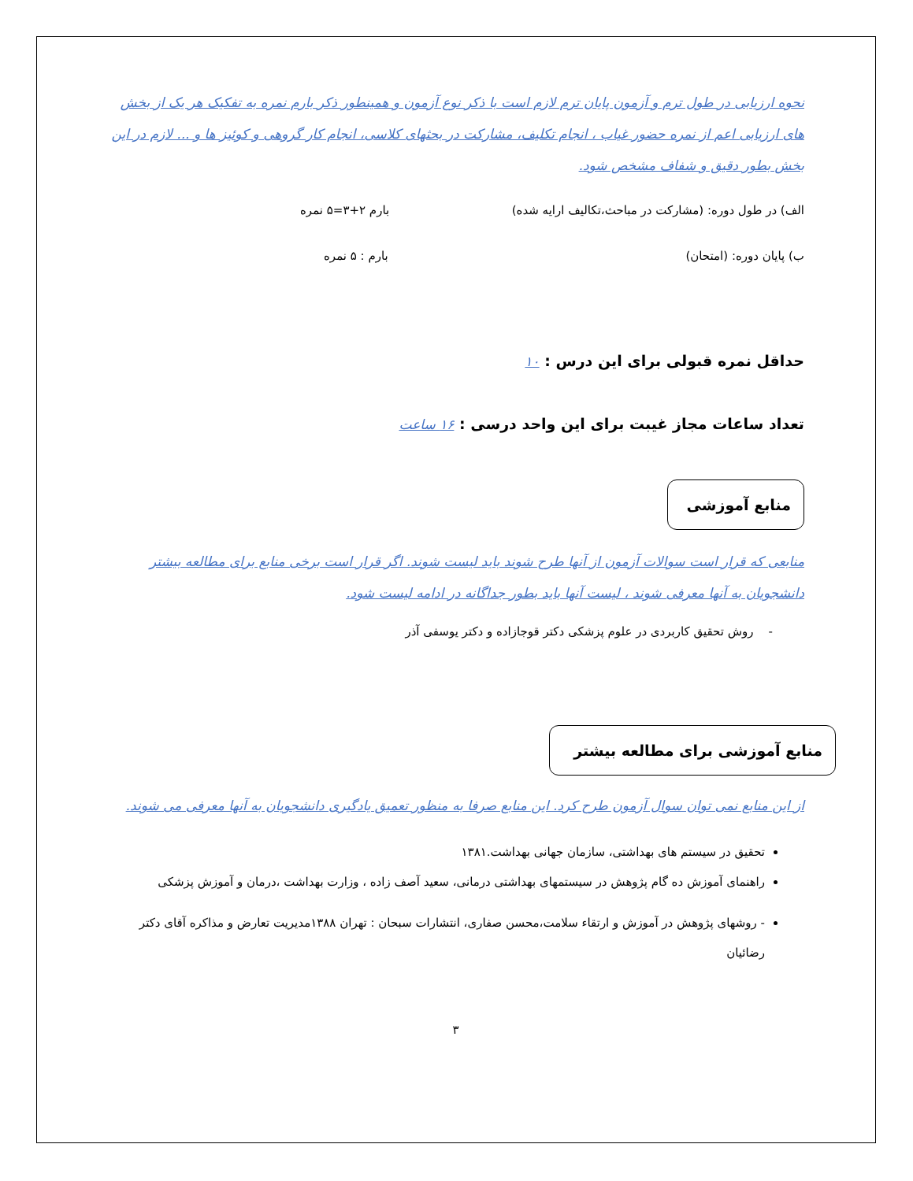نحوه ارزیابی در طول ترم و آزمون پایان ترم لازم است با ذکر نوع آزمون و همینطور ذکر بارم نمره به تفکیک هر یک از بخش های ارزیابی اعم از نمره حضور غیاب ، انجام تکلیف، مشارکت در بحثهای کلاسی، انجام کار گروهی و کوئیز ها و ... لازم در این بخش بطور دقیق و شفاف مشخص شود.
الف) در طول دوره: (مشارکت در مباحث،تکالیف ارایه شده) بارم ۲+۳=۵ نمره
ب) پایان دوره: (امتحان) بارم : ۵ نمره
حداقل نمره قبولی برای این درس : ۱۰
تعداد ساعات مجاز غیبت برای این واحد درسی : ۱۶ ساعت
منابع آموزشی
منابعی که قرار است سوالات آزمون از آنها طرح شوند باید لیست شوند. اگر قرار است برخی منابع برای مطالعه بیشتر دانشجویان به آنها معرفی شوند ، لیست آنها باید بطور جداگانه در ادامه لیست شود.
- روش تحقیق کاربردی در علوم پزشکی دکتر قوجازاده و دکتر یوسفی آذر
منابع آموزشی برای مطالعه بیشتر
از این منابع نمی توان سوال آزمون طرح کرد. این منابع صرفا به منظور تعمیق یادگیری دانشجویان به آنها معرفی می شوند.
تحقیق در سیستم های بهداشتی، سازمان جهانی بهداشت.۱۳۸۱
راهنمای آموزش ده گام پژوهش در سیستمهای بهداشتی درمانی، سعید آصف زاده ، وزارت بهداشت ،درمان و آموزش پزشکی
- روشهای پژوهش در آموزش و ارتقاء سلامت،محسن صفاری، انتشارات سبحان : تهران ۱۳۸۸مدیریت تعارض و مذاکره آقای دکتر رضائیان
۳